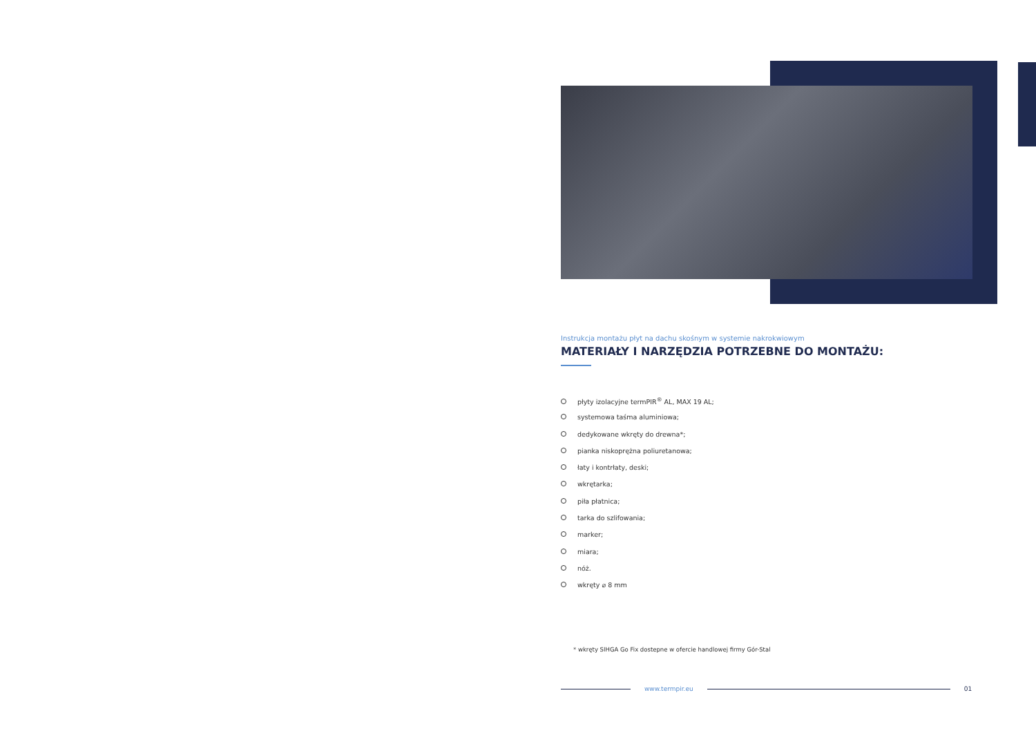Instrukcja montażu płyt na dachu skośnym w systemie nakrokwiowym
MATERIAŁY I NARZĘDZIA POTRZEBNE DO MONTAŻU:
płyty izolacyjne termPIR<sup>®</sup> AL, MAX 19 AL;
systemowa taśma aluminiowa;
dedykowane wkręty do drewna*;
pianka niskoprężna poliuretanowa;
łaty i kontrłaty, deski;
wkrętarka;
piła płatnica;
tarka do szlifowania;
marker;
miara;
nóż.
wkręty ⌀ 8 mm
* wkręty SIHGA Go Fix dostepne w ofercie handlowej firmy Gór-Stal
www.termpir.eu 01